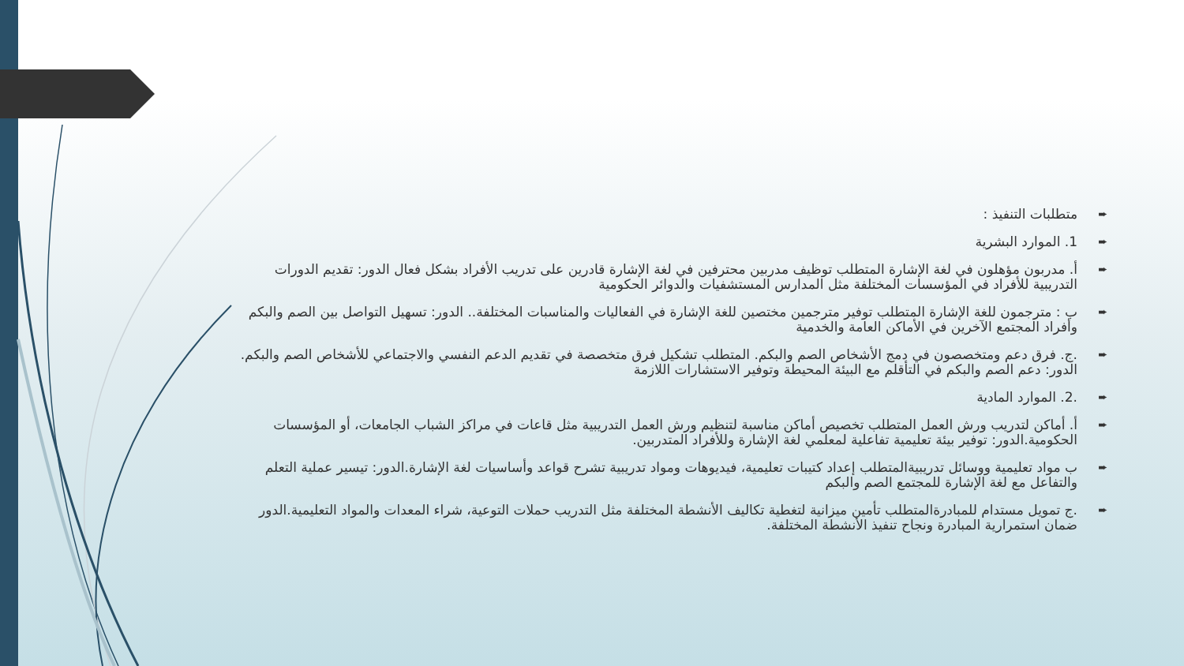➨ متطلبات التنفيذ :
➨ 1. الموارد البشرية
➨ أ. مدربون مؤهلون في لغة الإشارة المتطلب توظيف مدربين محترفين في لغة الإشارة قادرين على تدريب الأفراد بشكل فعال الدور: تقديم الدورات التدريبية للأفراد في المؤسسات المختلفة مثل المدارس المستشفيات والدوائر الحكومية
➨ ب : مترجمون للغة الإشارة المتطلب توفير مترجمين مختصين للغة الإشارة في الفعاليات والمناسبات المختلفة.. الدور: تسهيل التواصل بين الصم والبكم وأفراد المجتمع الآخرين في الأماكن العامة والخدمية
➨.ج. فرق دعم ومتخصصون في دمج الأشخاص الصم والبكم. المتطلب تشكيل فرق متخصصة في تقديم الدعم النفسي والاجتماعي للأشخاص الصم والبكم. الدور: دعم الصم والبكم في التأقلم مع البيئة المحيطة وتوفير الاستشارات اللازمة
➨.2. الموارد المادية
➨ أ. أماكن لتدريب ورش العمل المتطلب تخصيص أماكن مناسبة لتنظيم ورش العمل التدريبية مثل قاعات في مراكز الشباب الجامعات، أو المؤسسات الحكومية.الدور: توفير بيئة تعليمية تفاعلية لمعلمي لغة الإشارة وللأفراد المتدربين.
➨ ب مواد تعليمية ووسائل تدريبيةالمتطلب إعداد كتيبات تعليمية، فيديوهات ومواد تدريبية تشرح قواعد وأساسيات لغة الإشارة.الدور: تيسير عملية التعلم والتفاعل مع لغة الإشارة للمجتمع الصم والبكم
➨.ج تمويل مستدام للمبادرةالمتطلب تأمين ميزانية لتغطية تكاليف الأنشطة المختلفة مثل التدريب حملات التوعية، شراء المعدات والمواد التعليمية.الدور ضمان استمرارية المبادرة ونجاح تنفيذ الأنشطة المختلفة.